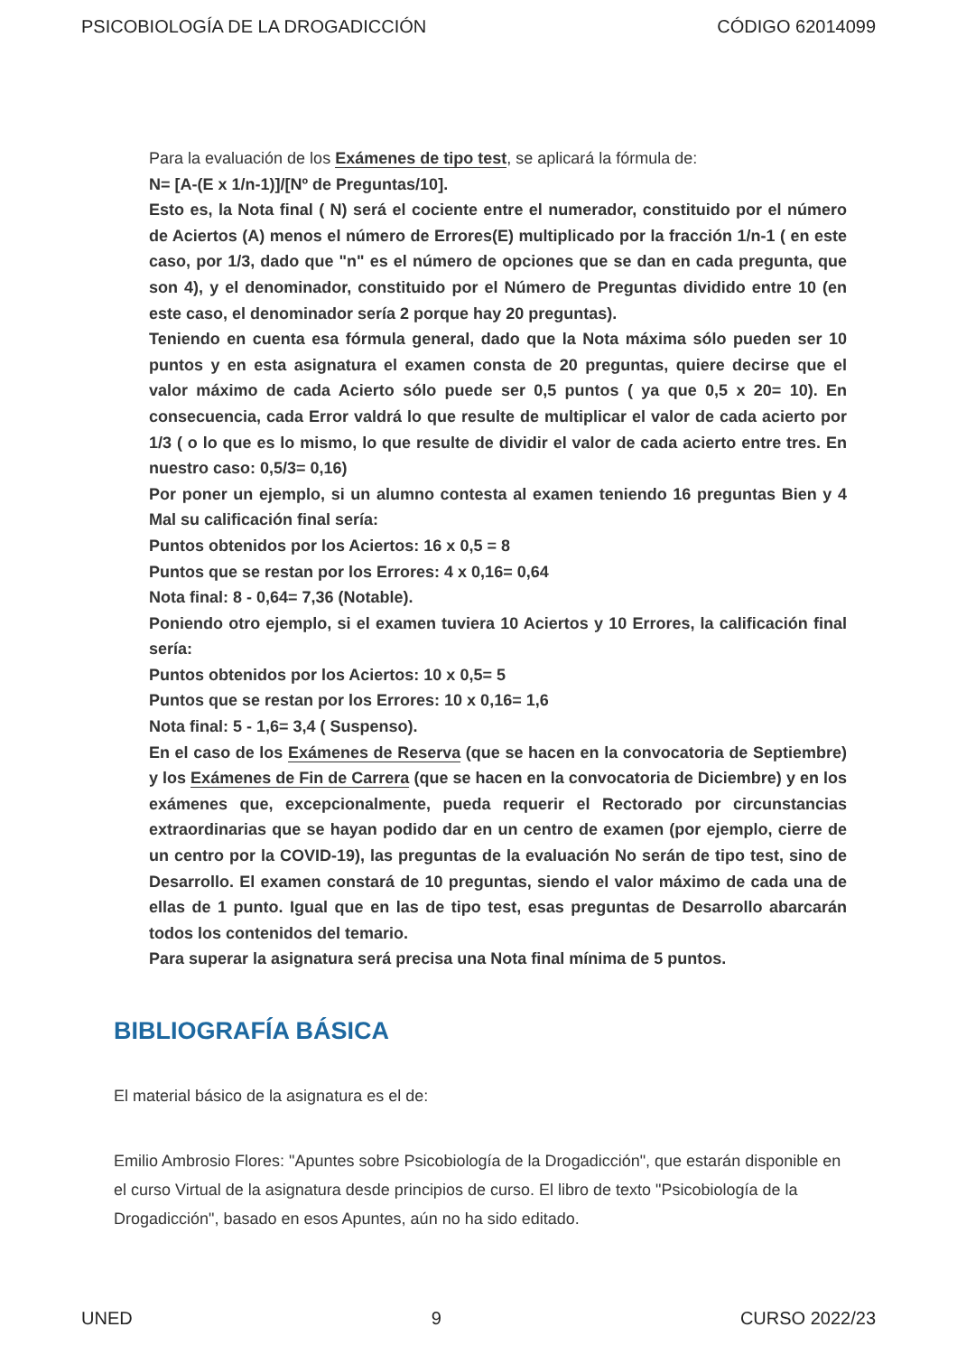PSICOBIOLOGÍA DE LA DROGADICCIÓN CÓDIGO 62014099
Para la evaluación de los Exámenes de tipo test, se aplicará la fórmula de:
N= [A-(E x 1/n-1)]/[Nº de Preguntas/10].
Esto es, la Nota final ( N) será el cociente entre el numerador, constituido por el número de Aciertos (A) menos el número de Errores(E) multiplicado por la fracción 1/n-1 ( en este caso, por 1/3, dado que "n" es el número de opciones que se dan en cada pregunta, que son 4), y el denominador, constituido por el Número de Preguntas dividido entre 10 (en este caso, el denominador sería 2 porque hay 20 preguntas).
Teniendo en cuenta esa fórmula general, dado que la Nota máxima sólo pueden ser 10 puntos y en esta asignatura el examen consta de 20 preguntas, quiere decirse que el valor máximo de cada Acierto sólo puede ser 0,5 puntos ( ya que 0,5 x 20= 10). En consecuencia, cada Error valdrá lo que resulte de multiplicar el valor de cada acierto por 1/3 ( o lo que es lo mismo, lo que resulte de dividir el valor de cada acierto entre tres. En nuestro caso: 0,5/3= 0,16)
Por poner un ejemplo, si un alumno contesta al examen teniendo 16 preguntas Bien y 4 Mal su calificación final sería:
Puntos obtenidos por los Aciertos: 16 x 0,5 = 8
Puntos que se restan por los Errores: 4 x 0,16= 0,64
Nota final: 8 - 0,64= 7,36 (Notable).
Poniendo otro ejemplo, si el examen tuviera 10 Aciertos y 10 Errores, la calificación final sería:
Puntos obtenidos por los Aciertos: 10 x 0,5= 5
Puntos que se restan por los Errores: 10 x 0,16= 1,6
Nota final: 5 - 1,6= 3,4 ( Suspenso).
En el caso de los Exámenes de Reserva (que se hacen en la convocatoria de Septiembre) y los Exámenes de Fin de Carrera (que se hacen en la convocatoria de Diciembre) y en los exámenes que, excepcionalmente, pueda requerir el Rectorado por circunstancias extraordinarias que se hayan podido dar en un centro de examen (por ejemplo, cierre de un centro por la COVID-19), las preguntas de la evaluación No serán de tipo test, sino de Desarrollo. El examen constará de 10 preguntas, siendo el valor máximo de cada una de ellas de 1 punto. Igual que en las de tipo test, esas preguntas de Desarrollo abarcarán todos los contenidos del temario.
Para superar la asignatura será precisa una Nota final mínima de 5 puntos.
BIBLIOGRAFÍA BÁSICA
El material básico de la asignatura es el de:
Emilio Ambrosio Flores: "Apuntes sobre Psicobiología de la Drogadicción", que estarán disponible en el curso Virtual de la asignatura desde principios de curso. El libro de texto "Psicobiología de la Drogadicción", basado en esos Apuntes, aún no ha sido editado.
UNED 9 CURSO 2022/23